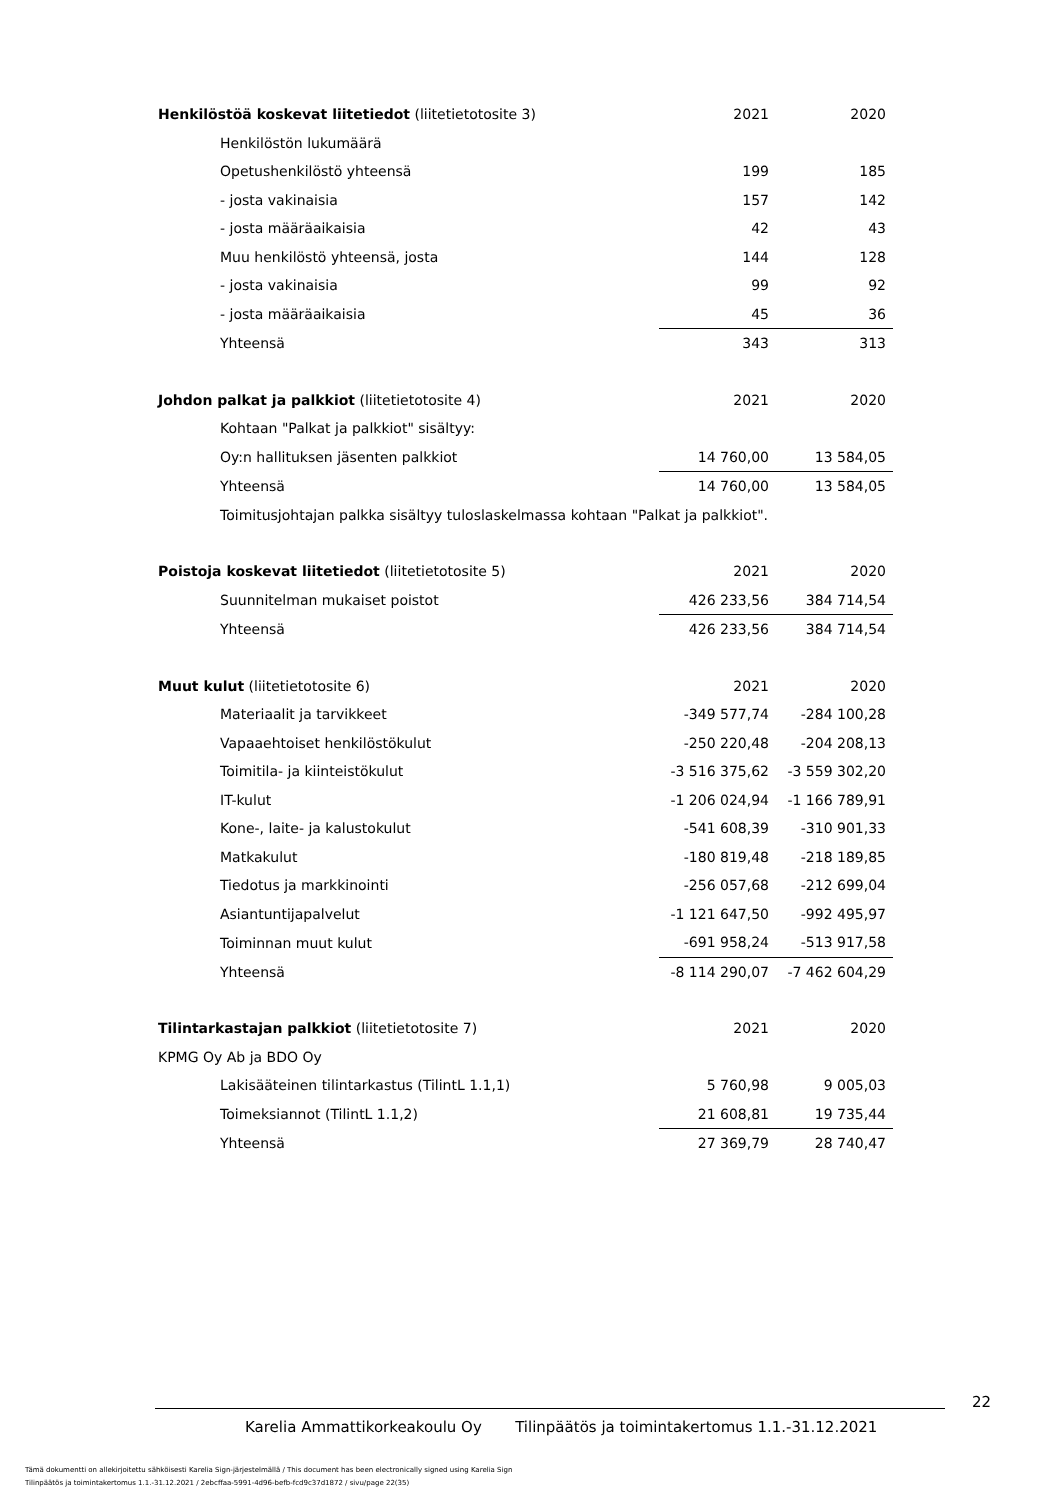| Henkilöstöä koskevat liitetiedot (liitetietotosite 3) | 2021 | 2020 |
| Henkilöstön lukumäärä | | |
| Opetushenkilöstö yhteensä | 199 | 185 |
| - josta vakinaisia | 157 | 142 |
| - josta määräaikaisia | 42 | 43 |
| Muu henkilöstö yhteensä, josta | 144 | 128 |
| - josta vakinaisia | 99 | 92 |
| - josta määräaikaisia | 45 | 36 |
| Yhteensä | 343 | 313 |
| Johdon palkat ja palkkiot (liitetietotosite 4) | 2021 | 2020 |
| Kohtaan "Palkat ja palkkiot" sisältyy: | | |
| Oy:n hallituksen jäsenten palkkiot | 14 760,00 | 13 584,05 |
| Yhteensä | 14 760,00 | 13 584,05 |
| Toimitusjohtajan palkka sisältyy tuloslaskelmassa kohtaan "Palkat ja palkkiot". | | |
| Poistoja koskevat liitetiedot (liitetietotosite 5) | 2021 | 2020 |
| Suunnitelman mukaiset poistot | 426 233,56 | 384 714,54 |
| Yhteensä | 426 233,56 | 384 714,54 |
| Muut kulut (liitetietotosite 6) | 2021 | 2020 |
| Materiaalit ja tarvikkeet | -349 577,74 | -284 100,28 |
| Vapaaehtoiset henkilöstökulut | -250 220,48 | -204 208,13 |
| Toimitila- ja kiinteistökulut | -3 516 375,62 | -3 559 302,20 |
| IT-kulut | -1 206 024,94 | -1 166 789,91 |
| Kone-, laite- ja kalustokulut | -541 608,39 | -310 901,33 |
| Matkakulut | -180 819,48 | -218 189,85 |
| Tiedotus ja markkinointi | -256 057,68 | -212 699,04 |
| Asiantuntijapalvelut | -1 121 647,50 | -992 495,97 |
| Toiminnan muut kulut | -691 958,24 | -513 917,58 |
| Yhteensä | -8 114 290,07 | -7 462 604,29 |
| Tilintarkastajan palkkiot (liitetietotosite 7) | 2021 | 2020 |
| KPMG Oy Ab ja BDO Oy | | |
| Lakisääteinen tilintarkastus (TilintL 1.1,1) | 5 760,98 | 9 005,03 |
| Toimeksiannot (TilintL 1.1,2) | 21 608,81 | 19 735,44 |
| Yhteensä | 27 369,79 | 28 740,47 |
22
Karelia Ammattikorkeakoulu Oy Tilinpäätös ja toimintakertomus 1.1.-31.12.2021
Tämä dokumentti on allekirjoitettu sähköisesti Karelia Sign-järjestelmällä / This document has been electronically signed using Karelia Sign
Tilinpäätös ja toimintakertomus 1.1.-31.12.2021 / 2ebcffaa-5991-4d96-befb-fcd9c37d1872 / sivu/page 22(35)